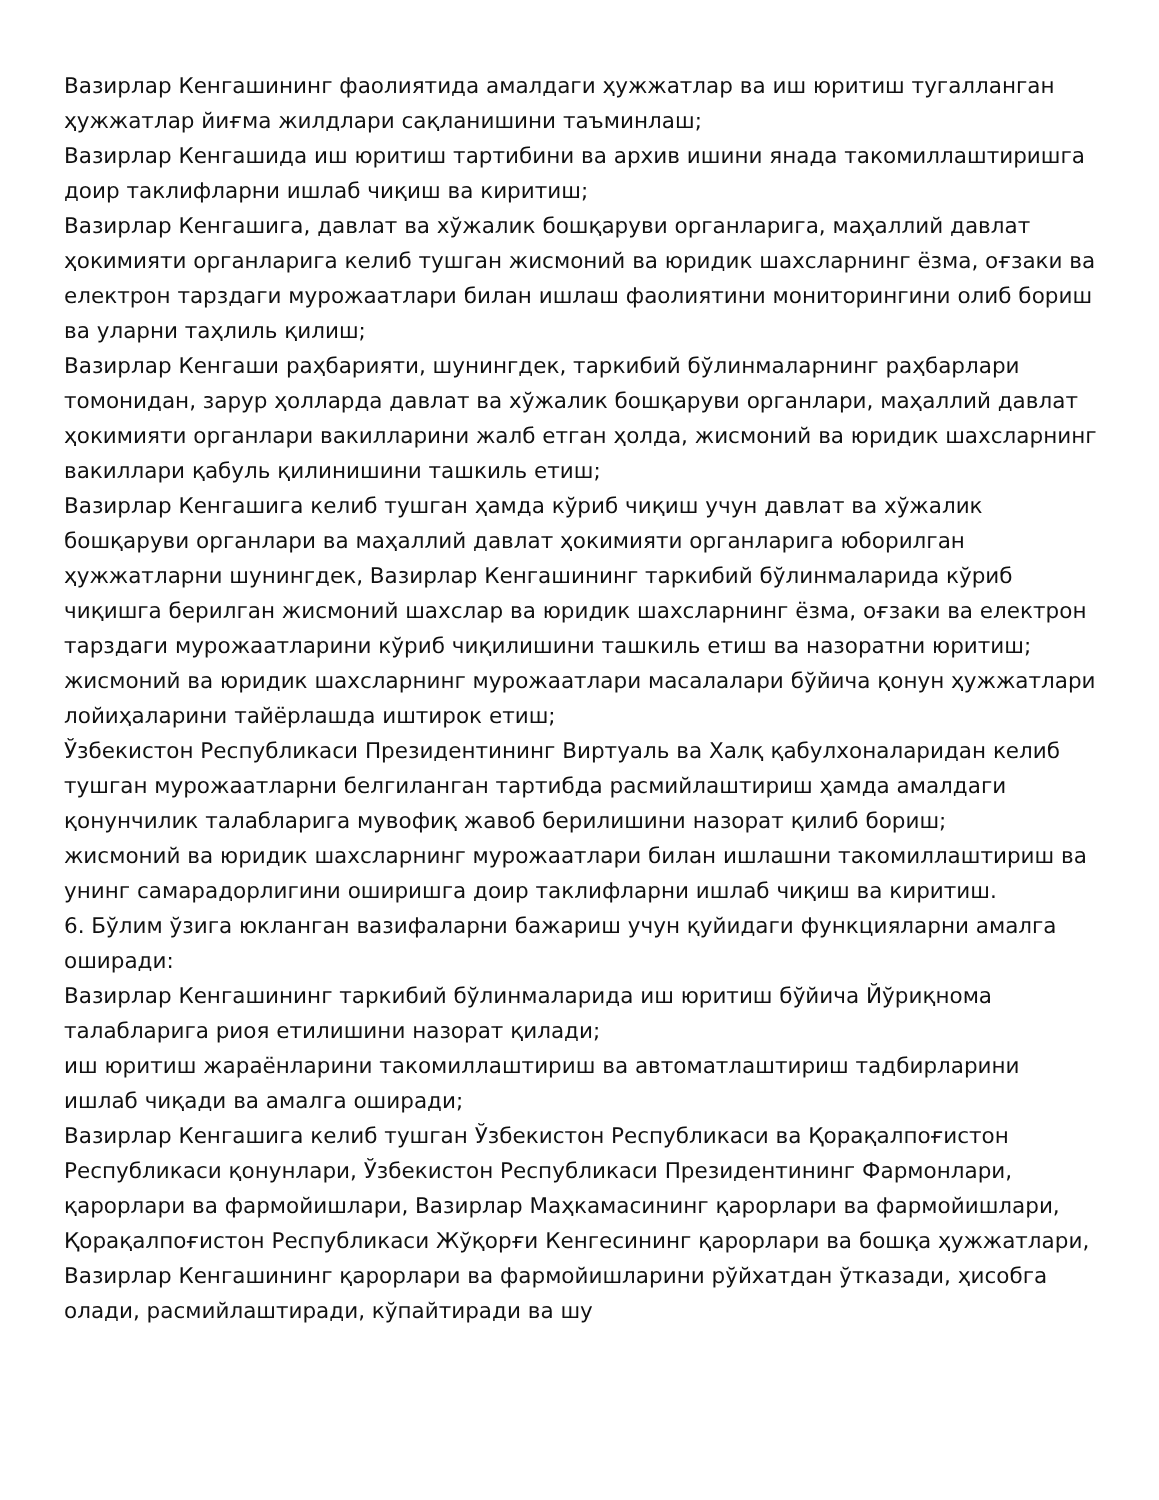Вазирлар Кенгашининг фаолиятида амалдаги ҳужжатлар ва иш юритиш тугалланган ҳужжатлар йиғма жилдлари сақланишини таъминлаш;
Вазирлар Кенгашида иш юритиш тартибини ва архив ишини янада такомиллаштиришга доир таклифларни ишлаб чиқиш ва киритиш;
Вазирлар Кенгашига, давлат ва хўжалик бошқаруви органларига, маҳаллий давлат ҳокимияти органларига келиб тушган жисмоний ва юридик шахсларнинг ёзма, оғзаки ва електрон тарздаги мурожаатлари билан ишлаш фаолиятини мониторингини олиб бориш ва уларни таҳлиль қилиш;
Вазирлар Кенгаши раҳбарияти, шунингдек, таркибий бўлинмаларнинг раҳбарлари томонидан, зарур ҳолларда давлат ва хўжалик бошқаруви органлари, маҳаллий давлат ҳокимияти органлари вакилларини жалб етган ҳолда, жисмоний ва юридик шахсларнинг вакиллари қабуль қилинишини ташкиль етиш;
Вазирлар Кенгашига келиб тушган ҳамда кўриб чиқиш учун давлат ва хўжалик бошқаруви органлари ва маҳаллий давлат ҳокимияти органларига юборилган ҳужжатларни шунингдек, Вазирлар Кенгашининг таркибий бўлинмаларида кўриб чиқишга берилган жисмоний шахслар ва юридик шахсларнинг ёзма, оғзаки ва електрон тарздаги мурожаатларини кўриб чиқилишини ташкиль етиш ва назоратни юритиш;
жисмоний ва юридик шахсларнинг мурожаатлари масалалари бўйича қонун ҳужжатлари лойиҳаларини тайёрлашда иштирок етиш;
Ўзбекистон Республикаси Президентининг Виртуаль ва Халқ қабулхоналаридан келиб тушган мурожаатларни белгиланган тартибда расмийлаштириш ҳамда амалдаги қонунчилик талабларига мувофиқ жавоб берилишини назорат қилиб бориш;
жисмоний ва юридик шахсларнинг мурожаатлари билан ишлашни такомиллаштириш ва унинг самарадорлигини оширишга доир таклифларни ишлаб чиқиш ва киритиш.
6. Бўлим ўзига юкланган вазифаларни бажариш учун қуйидаги функцияларни амалга оширади:
Вазирлар Кенгашининг таркибий бўлинмаларида иш юритиш бўйича Йўриқнома талабларига риоя етилишини назорат қилади;
иш юритиш жараёнларини такомиллаштириш ва автоматлаштириш тадбирларини ишлаб чиқади ва амалга оширади;
Вазирлар Кенгашига келиб тушган Ўзбекистон Республикаси ва Қорақалпоғистон Республикаси қонунлари, Ўзбекистон Республикаси Президентининг Фармонлари, қарорлари ва фармойишлари, Вазирлар Маҳкамасининг қарорлари ва фармойишлари, Қорақалпоғистон Республикаси Жўқорғи Кенгесининг қарорлари ва бошқа ҳужжатлари, Вазирлар Кенгашининг қарорлари ва фармойишларини рўйхатдан ўтказади, ҳисобга олади, расмийлаштиради, кўпайтиради ва шу